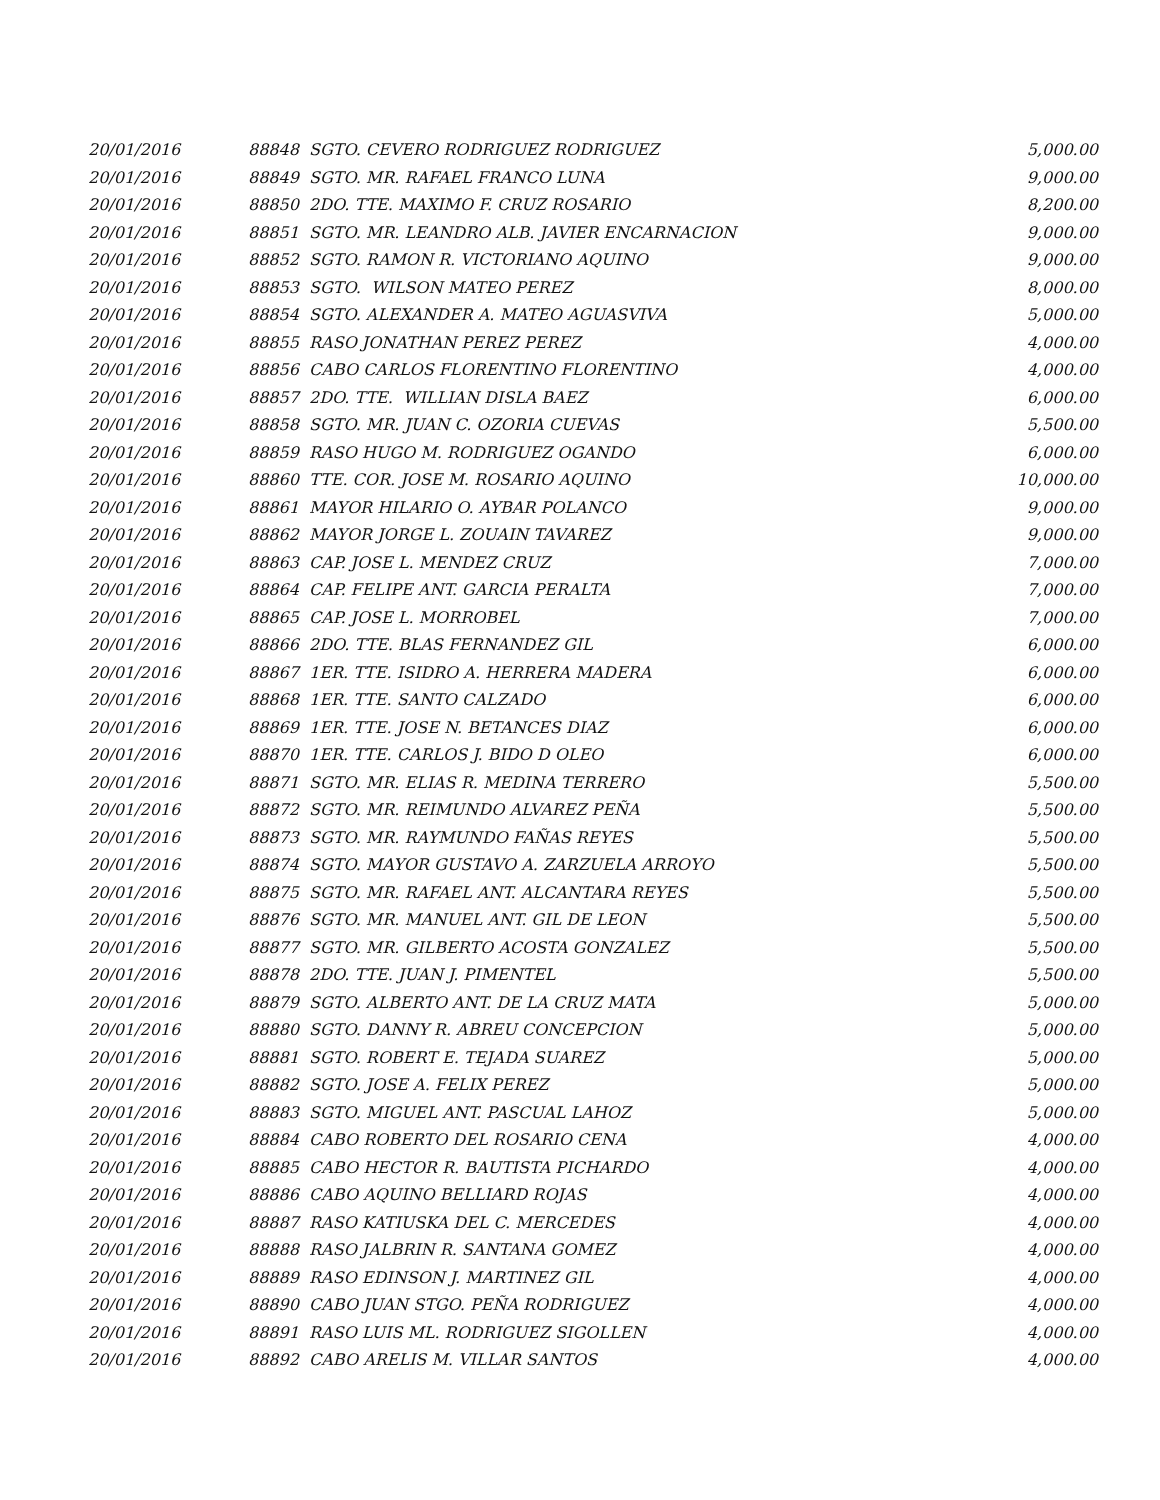| 20/01/2016 | 88848 SGTO. CEVERO RODRIGUEZ RODRIGUEZ | 5,000.00 |
| 20/01/2016 | 88849 SGTO. MR. RAFAEL FRANCO LUNA | 9,000.00 |
| 20/01/2016 | 88850 2DO. TTE. MAXIMO F. CRUZ ROSARIO | 8,200.00 |
| 20/01/2016 | 88851 SGTO. MR. LEANDRO ALB. JAVIER ENCARNACION | 9,000.00 |
| 20/01/2016 | 88852 SGTO. RAMON R. VICTORIANO AQUINO | 9,000.00 |
| 20/01/2016 | 88853 SGTO. WILSON MATEO PEREZ | 8,000.00 |
| 20/01/2016 | 88854 SGTO. ALEXANDER A. MATEO AGUASVIVA | 5,000.00 |
| 20/01/2016 | 88855 RASO JONATHAN PEREZ PEREZ | 4,000.00 |
| 20/01/2016 | 88856 CABO CARLOS FLORENTINO FLORENTINO | 4,000.00 |
| 20/01/2016 | 88857 2DO. TTE. WILLIAN DISLA BAEZ | 6,000.00 |
| 20/01/2016 | 88858 SGTO. MR. JUAN C. OZORIA CUEVAS | 5,500.00 |
| 20/01/2016 | 88859 RASO HUGO M. RODRIGUEZ OGANDO | 6,000.00 |
| 20/01/2016 | 88860 TTE. COR. JOSE M. ROSARIO AQUINO | 10,000.00 |
| 20/01/2016 | 88861 MAYOR HILARIO O. AYBAR POLANCO | 9,000.00 |
| 20/01/2016 | 88862 MAYOR JORGE L. ZOUAIN TAVAREZ | 9,000.00 |
| 20/01/2016 | 88863 CAP. JOSE L. MENDEZ CRUZ | 7,000.00 |
| 20/01/2016 | 88864 CAP. FELIPE ANT. GARCIA PERALTA | 7,000.00 |
| 20/01/2016 | 88865 CAP. JOSE L. MORROBEL | 7,000.00 |
| 20/01/2016 | 88866 2DO. TTE. BLAS FERNANDEZ GIL | 6,000.00 |
| 20/01/2016 | 88867 1ER. TTE. ISIDRO A. HERRERA MADERA | 6,000.00 |
| 20/01/2016 | 88868 1ER. TTE. SANTO CALZADO | 6,000.00 |
| 20/01/2016 | 88869 1ER. TTE. JOSE N. BETANCES DIAZ | 6,000.00 |
| 20/01/2016 | 88870 1ER. TTE. CARLOS J. BIDO D OLEO | 6,000.00 |
| 20/01/2016 | 88871 SGTO. MR. ELIAS R. MEDINA TERRERO | 5,500.00 |
| 20/01/2016 | 88872 SGTO. MR. REIMUNDO ALVAREZ PEÑA | 5,500.00 |
| 20/01/2016 | 88873 SGTO. MR. RAYMUNDO FAÑAS REYES | 5,500.00 |
| 20/01/2016 | 88874 SGTO. MAYOR GUSTAVO A. ZARZUELA ARROYO | 5,500.00 |
| 20/01/2016 | 88875 SGTO. MR. RAFAEL ANT. ALCANTARA REYES | 5,500.00 |
| 20/01/2016 | 88876 SGTO. MR. MANUEL ANT. GIL DE LEON | 5,500.00 |
| 20/01/2016 | 88877 SGTO. MR. GILBERTO ACOSTA GONZALEZ | 5,500.00 |
| 20/01/2016 | 88878 2DO. TTE. JUAN J. PIMENTEL | 5,500.00 |
| 20/01/2016 | 88879 SGTO. ALBERTO ANT. DE LA CRUZ MATA | 5,000.00 |
| 20/01/2016 | 88880 SGTO. DANNY R. ABREU CONCEPCION | 5,000.00 |
| 20/01/2016 | 88881 SGTO. ROBERT E. TEJADA SUAREZ | 5,000.00 |
| 20/01/2016 | 88882 SGTO. JOSE A. FELIX PEREZ | 5,000.00 |
| 20/01/2016 | 88883 SGTO. MIGUEL ANT. PASCUAL LAHOZ | 5,000.00 |
| 20/01/2016 | 88884 CABO ROBERTO DEL ROSARIO CENA | 4,000.00 |
| 20/01/2016 | 88885 CABO HECTOR R. BAUTISTA PICHARDO | 4,000.00 |
| 20/01/2016 | 88886 CABO AQUINO BELLIARD ROJAS | 4,000.00 |
| 20/01/2016 | 88887 RASO KATIUSKA DEL C. MERCEDES | 4,000.00 |
| 20/01/2016 | 88888 RASO JALBRIN R. SANTANA GOMEZ | 4,000.00 |
| 20/01/2016 | 88889 RASO EDINSON J. MARTINEZ GIL | 4,000.00 |
| 20/01/2016 | 88890 CABO JUAN STGO. PEÑA RODRIGUEZ | 4,000.00 |
| 20/01/2016 | 88891 RASO LUIS ML. RODRIGUEZ SIGOLLEN | 4,000.00 |
| 20/01/2016 | 88892 CABO ARELIS M. VILLAR SANTOS | 4,000.00 |